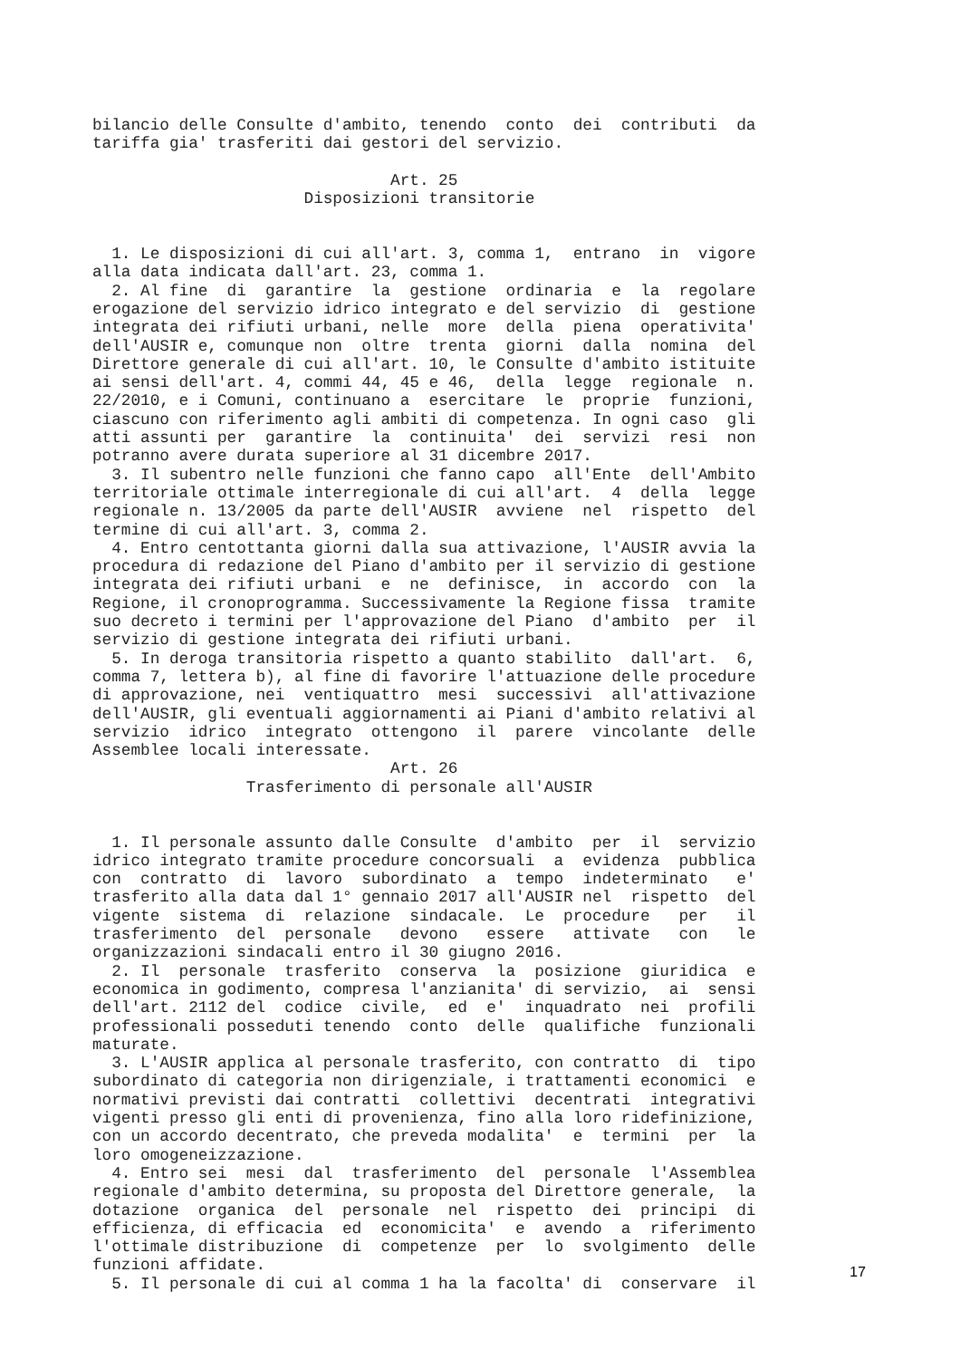bilancio delle Consulte d'ambito, tenendo  conto  dei  contributi  da
tariffa gia' trasferiti dai gestori del servizio.

                               Art. 25
                      Disposizioni transitorie


  1. Le disposizioni di cui all'art. 3, comma 1,  entrano  in  vigore
alla data indicata dall'art. 23, comma 1.
  2. Al fine  di  garantire  la  gestione  ordinaria  e  la  regolare
erogazione del servizio idrico integrato e del servizio  di  gestione
integrata dei rifiuti urbani, nelle  more  della  piena  operativita'
dell'AUSIR e, comunque non  oltre  trenta  giorni  dalla  nomina  del
Direttore generale di cui all'art. 10, le Consulte d'ambito istituite
ai sensi dell'art. 4, commi 44, 45 e 46,  della  legge  regionale  n.
22/2010, e i Comuni, continuano a  esercitare  le  proprie  funzioni,
ciascuno con riferimento agli ambiti di competenza. In ogni caso  gli
atti assunti per  garantire  la  continuita'  dei  servizi  resi  non
potranno avere durata superiore al 31 dicembre 2017.
  3. Il subentro nelle funzioni che fanno capo  all'Ente  dell'Ambito
territoriale ottimale interregionale di cui all'art.  4  della  legge
regionale n. 13/2005 da parte dell'AUSIR  avviene  nel  rispetto  del
termine di cui all'art. 3, comma 2.
  4. Entro centottanta giorni dalla sua attivazione, l'AUSIR avvia la
procedura di redazione del Piano d'ambito per il servizio di gestione
integrata dei rifiuti urbani  e  ne  definisce,  in  accordo  con  la
Regione, il cronoprogramma. Successivamente la Regione fissa  tramite
suo decreto i termini per l'approvazione del Piano  d'ambito  per  il
servizio di gestione integrata dei rifiuti urbani.
  5. In deroga transitoria rispetto a quanto stabilito  dall'art.  6,
comma 7, lettera b), al fine di favorire l'attuazione delle procedure
di approvazione, nei  ventiquattro  mesi  successivi  all'attivazione
dell'AUSIR, gli eventuali aggiornamenti ai Piani d'ambito relativi al
servizio  idrico  integrato  ottengono  il  parere  vincolante  delle
Assemblee locali interessate.
                               Art. 26
                Trasferimento di personale all'AUSIR


  1. Il personale assunto dalle Consulte  d'ambito  per  il  servizio
idrico integrato tramite procedure concorsuali  a  evidenza  pubblica
con  contratto  di  lavoro  subordinato  a  tempo  indeterminato   e'
trasferito alla data dal 1° gennaio 2017 all'AUSIR nel  rispetto  del
vigente  sistema  di  relazione  sindacale.  Le  procedure   per   il
trasferimento  del  personale   devono   essere   attivate   con   le
organizzazioni sindacali entro il 30 giugno 2016.
  2. Il  personale  trasferito  conserva  la  posizione  giuridica  e
economica in godimento, compresa l'anzianita' di servizio,  ai  sensi
dell'art. 2112 del  codice  civile,  ed  e'  inquadrato  nei  profili
professionali posseduti tenendo  conto  delle  qualifiche  funzionali
maturate.
  3. L'AUSIR applica al personale trasferito, con contratto  di  tipo
subordinato di categoria non dirigenziale, i trattamenti economici  e
normativi previsti dai contratti  collettivi  decentrati  integrativi
vigenti presso gli enti di provenienza, fino alla loro ridefinizione,
con un accordo decentrato, che preveda modalita'  e  termini  per  la
loro omogeneizzazione.
  4. Entro sei  mesi  dal  trasferimento  del  personale  l'Assemblea
regionale d'ambito determina, su proposta del Direttore generale,  la
dotazione  organica  del  personale  nel  rispetto  dei  principi  di
efficienza, di efficacia  ed  economicita'  e  avendo  a  riferimento
l'ottimale distribuzione  di  competenze  per  lo  svolgimento  delle
funzioni affidate.
  5. Il personale di cui al comma 1 ha la facolta' di  conservare  il
17